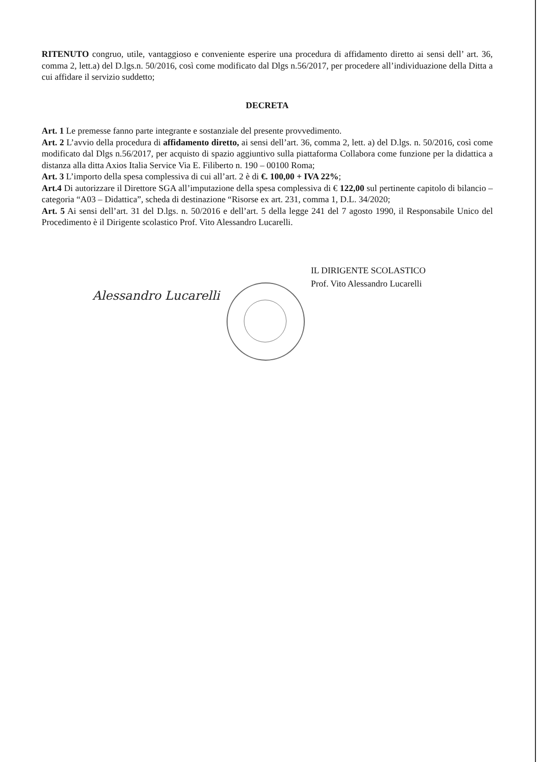RITENUTO congruo, utile, vantaggioso e conveniente esperire una procedura di affidamento diretto ai sensi dell’ art. 36, comma 2, lett.a) del D.lgs.n. 50/2016, così come modificato dal Dlgs n.56/2017, per procedere all’individuazione della Ditta a cui affidare il servizio suddetto;
DECRETA
Art. 1 Le premesse fanno parte integrante e sostanziale del presente provvedimento.
Art. 2 L’avvio della procedura di affidamento diretto, ai sensi dell’art. 36, comma 2, lett. a) del D.lgs. n. 50/2016, così come modificato dal Dlgs n.56/2017, per acquisto di spazio aggiuntivo sulla piattaforma Collabora come funzione per la didattica a distanza alla ditta Axios Italia Service Via E. Filiberto n. 190 – 00100 Roma;
Art. 3 L’importo della spesa complessiva di cui all’art. 2 è di €. 100,00 + IVA 22%;
Art.4 Di autorizzare il Direttore SGA all’imputazione della spesa complessiva di € 122,00 sul pertinente capitolo di bilancio – categoria “A03 – Didattica”, scheda di destinazione “Risorse ex art. 231, comma 1, D.L. 34/2020;
Art. 5 Ai sensi dell’art. 31 del D.lgs. n. 50/2016 e dell’art. 5 della legge 241 del 7 agosto 1990, il Responsabile Unico del Procedimento è il Dirigente scolastico Prof. Vito Alessandro Lucarelli.
IL DIRIGENTE SCOLASTICO
Prof. Vito Alessandro Lucarelli
Alessandro Lucarelli